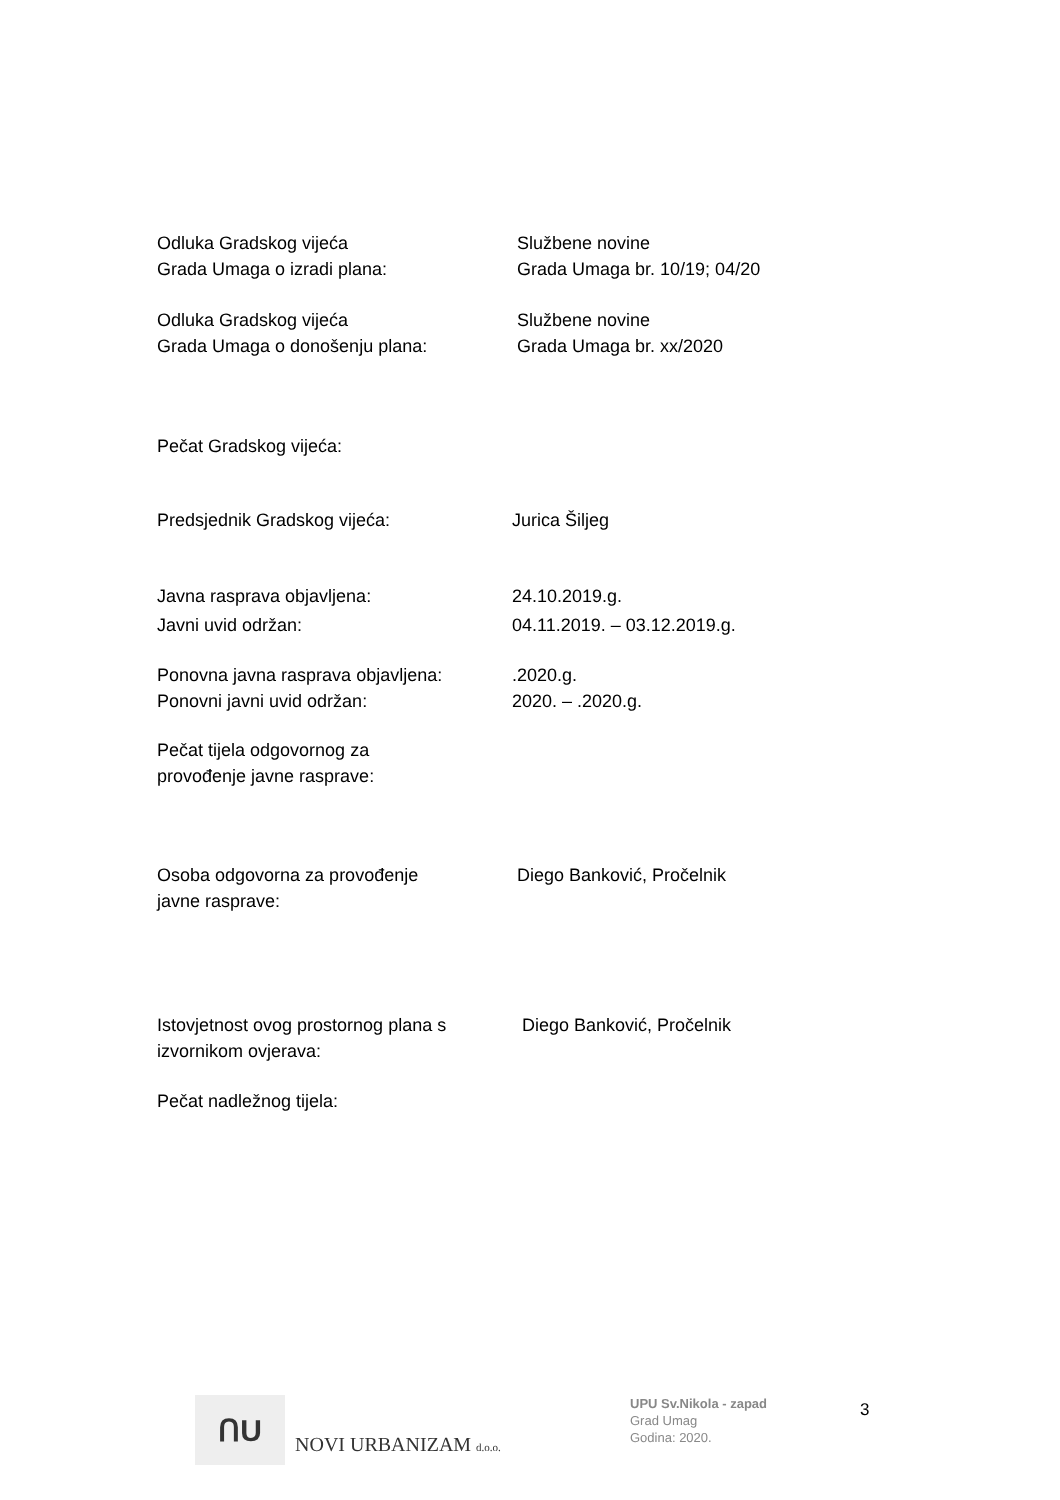Odluka Gradskog vijeća
Grada Umaga o izradi plana:
Službene novine
Grada Umaga br. 10/19; 04/20
Odluka Gradskog vijeća
Grada Umaga o donošenju plana:
Službene novine
Grada Umaga br. xx/2020
Pečat Gradskog vijeća:
Predsjednik Gradskog vijeća: Jurica Šiljeg
Javna rasprava objavljena: 24.10.2019.g.
Javni uvid održan: 04.11.2019. – 03.12.2019.g.
Ponovna javna rasprava objavljena:
Ponovni javni uvid održan:
.2020.g.
2020. – .2020.g.
Pečat tijela odgovornog za
provođenje javne rasprave:
Osoba odgovorna za provođenje
javne rasprave:
Diego Banković, Pročelnik
Istovjetnost ovog prostornog plana s
izvornikom ovjerava:
Diego Banković, Pročelnik
Pečat nadležnog tijela:
ՈU
NOVI URBANIZAM d.o.o.
UPU Sv.Nikola - zapad
Grad Umag
Godina: 2020.
3